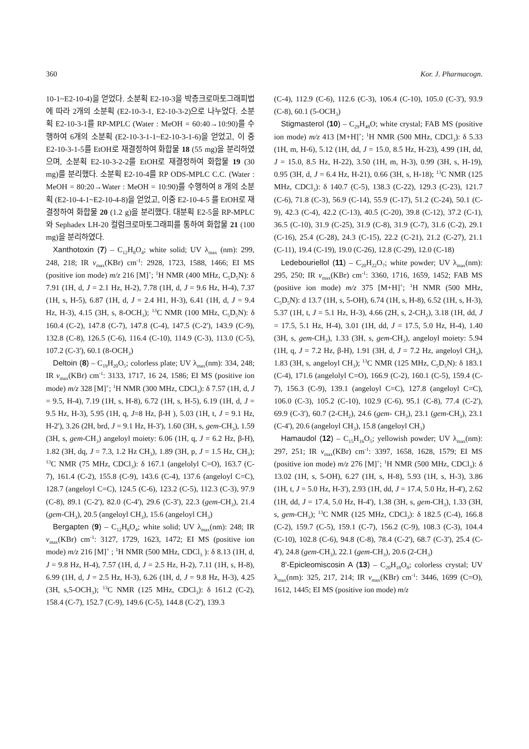360 Kor. J. Pharmacogn.
10-1~E2-10-4)을 얻었다. 소분획 E2-10-3을 박층크로마토그래피법에 따라 2개의 소분획 (E2-10-3-1, E2-10-3-2)으로 나누었다. 소분획 E2-10-3-1를 RP-MPLC (Water : MeOH = 60:40→10:90)를 수행하여 6개의 소분획 (E2-10-3-1-1~E2-10-3-1-6)을 얻었고, 이 중 E2-10-3-1-5를 EtOH로 재결정하여 화합물 18 (55 mg)을 분리하였으며, 소분획 E2-10-3-2-2를 EtOH로 재결정하여 화합물 19 (30 mg)를 분리했다. 소분획 E2-10-4를 RP ODS-MPLC C.C. (Water : MeOH = 80:20→Water : MeOH = 10:90)를 수행하여 8 개의 소분획 (E2-10-4-1~E2-10-4-8)을 얻었고, 이중 E2-10-4-5 를 EtOH로 재결정하여 화합물 20 (1.2 g)을 분리했다. 대분획 E2-5을 RP-MPLC 와 Sephadex LH-20 컬럼크로마토그래피를 통하여 화합물 21 (100 mg)을 분리하였다.
Xanthotoxin (7) – C<sub>12</sub>H<sub>8</sub>O<sub>4</sub>; white solid; UV λ<sub>max</sub> (nm): 299, 248, 218; IR ν<sub>max</sub>(KBr) cm<sup>-1</sup>: 2928, 1723, 1588, 1466; EI MS (positive ion mode) m/z 216 [M]<sup>+</sup>; <sup>1</sup>H NMR (400 MHz, C<sub>5</sub>D<sub>5</sub>N): δ 7.91 (1H, d, J = 2.1 Hz, H-2), 7.78 (1H, d, J = 9.6 Hz, H-4), 7.37 (1H, s, H-5), 6.87 (1H, d, J = 2.4 H1, H-3), 6.41 (1H, d, J = 9.4 Hz, H-3), 4.15 (3H, s, 8-OCH<sub>3</sub>); <sup>13</sup>C NMR (100 MHz, C<sub>5</sub>D<sub>5</sub>N): δ 160.4 (C-2), 147.8 (C-7), 147.8 (C-4), 147.5 (C-2'), 143.9 (C-9), 132.8 (C-8), 126.5 (C-6), 116.4 (C-10), 114.9 (C-3), 113.0 (C-5), 107.2 (C-3'), 60.1 (8-OCH<sub>3</sub>)
Deltoin (8) – C<sub>19</sub>H<sub>20</sub>O<sub>5</sub>; colorless plate; UV λ<sub>max</sub>(nm): 334, 248; IR ν<sub>max</sub>(KBr) cm<sup>-1</sup>: 3133, 1717, 16 24, 1586; EI MS (positive ion mode) m/z 328 [M]<sup>+</sup>; <sup>1</sup>H NMR (300 MHz, CDCl<sub>3</sub>): δ 7.57 (1H, d, J = 9.5, H-4), 7.19 (1H, s, H-8), 6.72 (1H, s, H-5), 6.19 (1H, d, J = 9.5 Hz, H-3), 5.95 (1H, q, J=8 Hz, β-H ), 5.03 (1H, t, J = 9.1 Hz, H-2'), 3.26 (2H, brd, J = 9.1 Hz, H-3'), 1.60 (3H, s, gem-CH<sub>3</sub>), 1.59 (3H, s, gem-CH<sub>3</sub>) angeloyl moiety: 6.06 (1H, q, J = 6.2 Hz, β-H), 1.82 (3H, dq, J = 7.3, 1.2 Hz CH<sub>3</sub>), 1.89 (3H, p, J = 1.5 Hz, CH<sub>3</sub>); <sup>13</sup>C NMR (75 MHz, CDCl<sub>3</sub>): δ 167.1 (angelolyl C=O), 163.7 (C-7), 161.4 (C-2), 155.8 (C-9), 143.6 (C-4), 137.6 (angeloyl C=C), 128.7 (angeloyl C=C), 124.5 (C-6), 123.2 (C-5), 112.3 (C-3), 97.9 (C-8), 89.1 (C-2'), 82.0 (C-4'), 29.6 (C-3'), 22.3 (gem-CH<sub>3</sub>), 21.4 (gem-CH<sub>3</sub>), 20.5 (angeloyl CH<sub>3</sub>), 15.6 (angeloyl CH<sub>3</sub>)
Bergapten (9) – C<sub>12</sub>H<sub>8</sub>O<sub>4</sub>; white solid; UV λ<sub>max</sub>(nm): 248; IR ν<sub>max</sub>(KBr) cm<sup>-1</sup>: 3127, 1729, 1623, 1472; EI MS (positive ion mode) m/z 216 [M]<sup>+</sup> ; <sup>1</sup>H NMR (500 MHz, CDCl<sub>3</sub> ): δ 8.13 (1H, d, J = 9.8 Hz, H-4), 7.57 (1H, d, J = 2.5 Hz, H-2), 7.11 (1H, s, H-8), 6.99 (1H, d, J = 2.5 Hz, H-3), 6.26 (1H, d, J = 9.8 Hz, H-3), 4.25 (3H, s,5-OCH<sub>3</sub>); <sup>13</sup>C NMR (125 MHz, CDCl<sub>3</sub>): δ 161.2 (C-2), 158.4 (C-7), 152.7 (C-9), 149.6 (C-5), 144.8 (C-2'), 139.3
(C-4), 112.9 (C-6), 112.6 (C-3), 106.4 (C-10), 105.0 (C-3'), 93.9 (C-8), 60.1 (5-OCH<sub>3</sub>)
Stigmasterol (10) – C<sub>29</sub>H<sub>48</sub>O; white crystal; FAB MS (positive ion mode) m/z 413 [M+H]<sup>+</sup>; <sup>1</sup>H NMR (500 MHz, CDCl<sub>3</sub>): δ 5.33 (1H, m, H-6), 5.12 (1H, dd, J = 15.0, 8.5 Hz, H-23), 4.99 (1H, dd, J = 15.0, 8.5 Hz, H-22), 3.50 (1H, m, H-3), 0.99 (3H, s, H-19), 0.95 (3H, d, J = 6.4 Hz, H-21), 0.66 (3H, s, H-18); <sup>13</sup>C NMR (125 MHz, CDCl<sub>3</sub>): δ 140.7 (C-5), 138.3 (C-22), 129.3 (C-23), 121.7 (C-6), 71.8 (C-3), 56.9 (C-14), 55.9 (C-17), 51.2 (C-24), 50.1 (C-9), 42.3 (C-4), 42.2 (C-13), 40.5 (C-20), 39.8 (C-12), 37.2 (C-1), 36.5 (C-10), 31.9 (C-25), 31.9 (C-8), 31.9 (C-7), 31.6 (C-2), 29.1 (C-16), 25.4 (C-28), 24.3 (C-15), 22.2 (C-21), 21.2 (C-27), 21.1 (C-11), 19.4 (C-19), 19.0 (C-26), 12.8 (C-29), 12.0 (C-18)
Ledebouriellol (11) – C<sub>20</sub>H<sub>22</sub>O<sub>7</sub>; white powder; UV λ<sub>max</sub>(nm): 295, 250; IR ν<sub>max</sub>(KBr) cm<sup>-1</sup>: 3360, 1716, 1659, 1452; FAB MS (positive ion mode) m/z 375 [M+H]<sup>+</sup>; <sup>1</sup>H NMR (500 MHz, C<sub>5</sub>D<sub>5</sub>N): d 13.7 (1H, s, 5-OH), 6.74 (1H, s, H-8), 6.52 (1H, s, H-3), 5.37 (1H, t, J = 5.1 Hz, H-3), 4.66 (2H, s, 2-CH<sub>2</sub>), 3.18 (1H, dd, J = 17.5, 5.1 Hz, H-4), 3.01 (1H, dd, J = 17.5, 5.0 Hz, H-4), 1.40 (3H, s, gem-CH<sub>3</sub>), 1.33 (3H, s, gem-CH<sub>3</sub>), angeloyl moiety: 5.94 (1H, q, J = 7.2 Hz, β-H), 1.91 (3H, d, J = 7.2 Hz, angeloyl CH<sub>3</sub>), 1.83 (3H, s, angeloyl CH<sub>3</sub>); <sup>13</sup>C NMR (125 MHz, C<sub>5</sub>D<sub>5</sub>N): δ 183.1 (C-4), 171.6 (angelolyl C=O), 166.9 (C-2), 160.1 (C-5), 159.4 (C-7), 156.3 (C-9), 139.1 (angeloyl C=C), 127.8 (angeloyl C=C), 106.0 (C-3), 105.2 (C-10), 102.9 (C-6), 95.1 (C-8), 77.4 (C-2'), 69.9 (C-3'), 60.7 (2-CH<sub>2</sub>), 24.6 (gem- CH<sub>3</sub>), 23.1 (gem-CH<sub>3</sub>), 23.1 (C-4'), 20.6 (angeloyl CH<sub>3</sub>), 15.8 (angeloyl CH<sub>3</sub>)
Hamaudol (12) – C<sub>15</sub>H<sub>16</sub>O<sub>5</sub>; yellowish powder; UV λ<sub>max</sub>(nm): 297, 251; IR ν<sub>max</sub>(KBr) cm<sup>-1</sup>: 3397, 1658, 1628, 1579; EI MS (positive ion mode) m/z 276 [M]<sup>+</sup>; <sup>1</sup>H NMR (500 MHz, CDCl<sub>3</sub>): δ 13.02 (1H, s, 5-OH), 6.27 (1H, s, H-8), 5.93 (1H, s, H-3), 3.86 (1H, t, J = 5.0 Hz, H-3'), 2.93 (1H, dd, J = 17.4, 5.0 Hz, H-4'), 2.62 (1H, dd, J = 17.4, 5.0 Hz, H-4'), 1.38 (3H, s, gem-CH<sub>3</sub>), 1.33 (3H, s, gem-CH<sub>3</sub>); <sup>13</sup>C NMR (125 MHz, CDCl<sub>3</sub>): δ 182.5 (C-4), 166.8 (C-2), 159.7 (C-5), 159.1 (C-7), 156.2 (C-9), 108.3 (C-3), 104.4 (C-10), 102.8 (C-6), 94.8 (C-8), 78.4 (C-2'), 68.7 (C-3'), 25.4 (C-4'), 24.8 (gem-CH<sub>3</sub>), 22.1 (gem-CH<sub>3</sub>), 20.6 (2-CH<sub>3</sub>)
8'-Epicleomiscosin A (13) – C<sub>20</sub>H<sub>18</sub>O<sub>8</sub>; colorless crystal; UV λ<sub>max</sub>(nm): 325, 217, 214; IR ν<sub>max</sub>(KBr) cm<sup>-1</sup>: 3446, 1699 (C=O), 1612, 1445; EI MS (positive ion mode) m/z